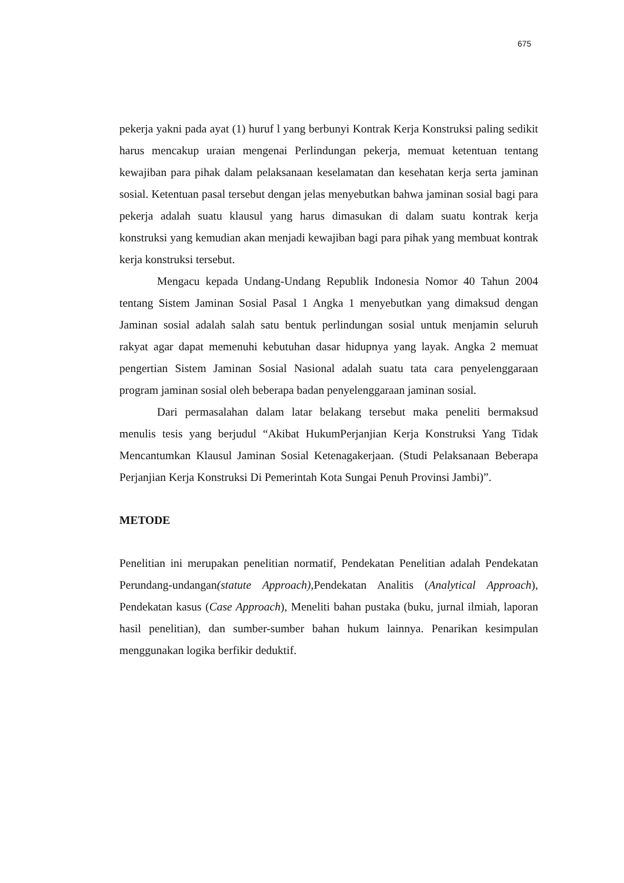675
pekerja yakni pada ayat (1) huruf l yang berbunyi Kontrak Kerja Konstruksi paling sedikit harus mencakup uraian mengenai Perlindungan pekerja, memuat ketentuan tentang kewajiban para pihak dalam pelaksanaan keselamatan dan kesehatan kerja serta jaminan sosial. Ketentuan pasal tersebut dengan jelas menyebutkan bahwa jaminan sosial bagi para pekerja adalah suatu klausul yang harus dimasukan di dalam suatu kontrak kerja konstruksi yang kemudian akan menjadi kewajiban bagi para pihak yang membuat kontrak kerja konstruksi tersebut.
Mengacu kepada Undang-Undang Republik Indonesia Nomor 40 Tahun 2004 tentang Sistem Jaminan Sosial Pasal 1 Angka 1 menyebutkan yang dimaksud dengan Jaminan sosial adalah salah satu bentuk perlindungan sosial untuk menjamin seluruh rakyat agar dapat memenuhi kebutuhan dasar hidupnya yang layak. Angka 2 memuat pengertian Sistem Jaminan Sosial Nasional adalah suatu tata cara penyelenggaraan program jaminan sosial oleh beberapa badan penyelenggaraan jaminan sosial.
Dari permasalahan dalam latar belakang tersebut maka peneliti bermaksud menulis tesis yang berjudul “Akibat HukumPerjanjian Kerja Konstruksi Yang Tidak Mencantumkan Klausul Jaminan Sosial Ketenagakerjaan. (Studi Pelaksanaan Beberapa Perjanjian Kerja Konstruksi Di Pemerintah Kota Sungai Penuh Provinsi Jambi)”.
METODE
Penelitian ini merupakan penelitian normatif, Pendekatan Penelitian adalah Pendekatan Perundang-undangan(statute Approach), Pendekatan Analitis (Analytical Approach), Pendekatan kasus (Case Approach), Meneliti bahan pustaka (buku, jurnal ilmiah, laporan hasil penelitian), dan sumber-sumber bahan hukum lainnya. Penarikan kesimpulan menggunakan logika berfikir deduktif.